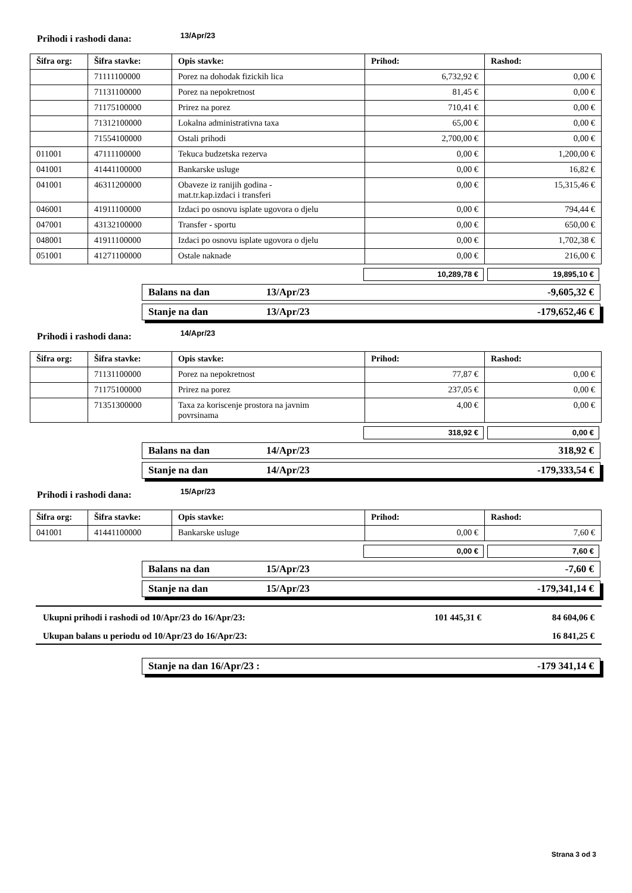Prihodi i rashodi dana: 13/Apr/23
| Šifra org: | Šifra stavke: | Opis stavke: | Prihod: | Rashod: |
| --- | --- | --- | --- | --- |
| | 71111100000 | Porez na dohodak fizickih lica | 6,732,92 € | 0,00 € |
| | 71131100000 | Porez na nepokretnost | 81,45 € | 0,00 € |
| | 71175100000 | Prirez na porez | 710,41 € | 0,00 € |
| | 71312100000 | Lokalna administrativna taxa | 65,00 € | 0,00 € |
| | 71554100000 | Ostali prihodi | 2,700,00 € | 0,00 € |
| 011001 | 47111100000 | Tekuca budzetska rezerva | 0,00 € | 1,200,00 € |
| 041001 | 41441100000 | Bankarske usluge | 0,00 € | 16,82 € |
| 041001 | 46311200000 | Obaveze iz ranijih godina - mat.tr.kap.izdaci i transferi | 0,00 € | 15,315,46 € |
| 046001 | 41911100000 | Izdaci po osnovu isplate ugovora o djelu | 0,00 € | 794,44 € |
| 047001 | 43132100000 | Transfer - sportu | 0,00 € | 650,00 € |
| 048001 | 41911100000 | Izdaci po osnovu isplate ugovora o djelu | 0,00 € | 1,702,38 € |
| 051001 | 41271100000 | Ostale naknade | 0,00 € | 216,00 € |
10,289,78 € 19,895,10 €
Balans na dan 13/Apr/23 -9,605,32 €
Stanje na dan 13/Apr/23 -179,652,46 €
Prihodi i rashodi dana: 14/Apr/23
| Šifra org: | Šifra stavke: | Opis stavke: | Prihod: | Rashod: |
| --- | --- | --- | --- | --- |
| | 71131100000 | Porez na nepokretnost | 77,87 € | 0,00 € |
| | 71175100000 | Prirez na porez | 237,05 € | 0,00 € |
| | 71351300000 | Taxa za koriscenje prostora na javnim povrsinama | 4,00 € | 0,00 € |
318,92 € 0,00 €
Balans na dan 14/Apr/23 318,92 €
Stanje na dan 14/Apr/23 -179,333,54 €
Prihodi i rashodi dana: 15/Apr/23
| Šifra org: | Šifra stavke: | Opis stavke: | Prihod: | Rashod: |
| --- | --- | --- | --- | --- |
| 041001 | 41441100000 | Bankarske usluge | 0,00 € | 7,60 € |
0,00 € 7,60 €
Balans na dan 15/Apr/23 -7,60 €
Stanje na dan 15/Apr/23 -179,341,14 €
Ukupni prihodi i rashodi od 10/Apr/23 do 16/Apr/23: 101 445,31 € 84 604,06 €
Ukupan balans u periodu od 10/Apr/23 do 16/Apr/23: 16 841,25 €
Stanje na dan 16/Apr/23 : -179 341,14 €
Strana 3 od 3